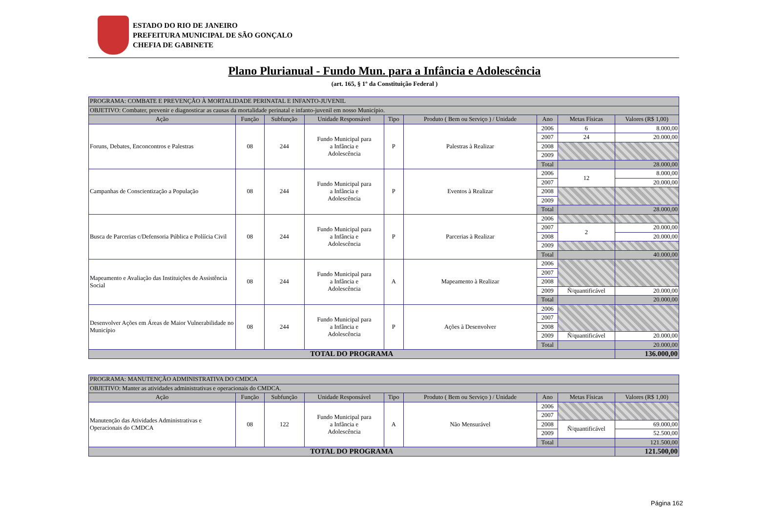ESTADO DO RIO DE JANEIRO
PREFEITURA MUNICIPAL DE SÃO GONÇALO
CHEFIA DE GABINETE
Plano Plurianual - Fundo Mun. para a Infância e Adolescência
(art. 165, § 1º da Constituição Federal )
| PROGRAMA: COMBATE E PREVENÇÃO À MORTALIDADE PERINATAL E INFANTO-JUVENIL | | | | | | | | |
| OBJETIVO: Combater, prevenir e diagnosticar as causas da mortalidade perinatal e infanto-juvenil em nosso Município. | | | | | | | | |
| Ação | Função | Subfunção | Unidade Responsável | Tipo | Produto ( Bem ou Serviço ) / Unidade | Ano | Metas Físicas | Valores (R$ 1,00) |
| Foruns, Debates, Enconcontros e Palestras | 08 | 244 | Fundo Municipal para a Infância e Adolescência | P | Palestras à Realizar | 2006 | 6 | 8.000,00 |
| | | | | | | 2007 | 24 | 20.000,00 |
| | | | | | | 2008 | | |
| | | | | | | 2009 | | |
| | | | | | | Total | | 28.000,00 |
| Campanhas de Conscientização a População | 08 | 244 | Fundo Municipal para a Infância e Adolescência | P | Eventos à Realizar | 2006 | 12 | 8.000,00 |
| | | | | | | 2007 | | 20.000,00 |
| | | | | | | 2008 | | |
| | | | | | | 2009 | | |
| | | | | | | Total | | 28.000,00 |
| Busca de Parcerias c/Defensoria Pública e Políícia Civil | 08 | 244 | Fundo Municipal para a Infância e Adolescência | P | Parcerias à Realizar | 2006 | | |
| | | | | | | 2007 | 2 | 20.000,00 |
| | | | | | | 2008 | | 20.000,00 |
| | | | | | | 2009 | | |
| | | | | | | Total | | 40.000,00 |
| Mapeamento e Avaliação das Instituições de Assistência Social | 08 | 244 | Fundo Municipal para a Infância e Adolescência | A | Mapeamento à Realizar | 2006 | | |
| | | | | | | 2007 | | |
| | | | | | | 2008 | | |
| | | | | | | 2009 | Ñ/quantificável | 20.000,00 |
| | | | | | | Total | | 20.000,00 |
| Desenvolver Ações em Áreas de Maior Vulnerabilidade no Município | 08 | 244 | Fundo Municipal para a Infância e Adolescência | P | Ações à Desenvolver | 2006 | | |
| | | | | | | 2007 | | |
| | | | | | | 2008 | | |
| | | | | | | 2009 | Ñ/quantificável | 20.000,00 |
| | | | | | | Total | | 20.000,00 |
| TOTAL DO PROGRAMA | | | | | | | | 136.000,00 |
| PROGRAMA: MANUTENÇÃO ADMINISTRATIVA DO CMDCA | | | | | | | | |
| OBJETIVO: Manter as atividades administrativas e operacionais do CMDCA. | | | | | | | | |
| Ação | Função | Subfunção | Unidade Responsável | Tipo | Produto ( Bem ou Serviço ) / Unidade | Ano | Metas Físicas | Valores (R$ 1,00) |
| Manutenção das Atividades Administrativas e Operacionais do CMDCA | 08 | 122 | Fundo Municipal para a Infância e Adolescência | A | Não Mensurável | 2006 | | |
| | | | | | | 2007 | | |
| | | | | | | 2008 | Ñ/quantificável | 69.000,00 |
| | | | | | | 2009 | | 52.500,00 |
| | | | | | | Total | | 121.500,00 |
| TOTAL DO PROGRAMA | | | | | | | | 121.500,00 |
Página 162